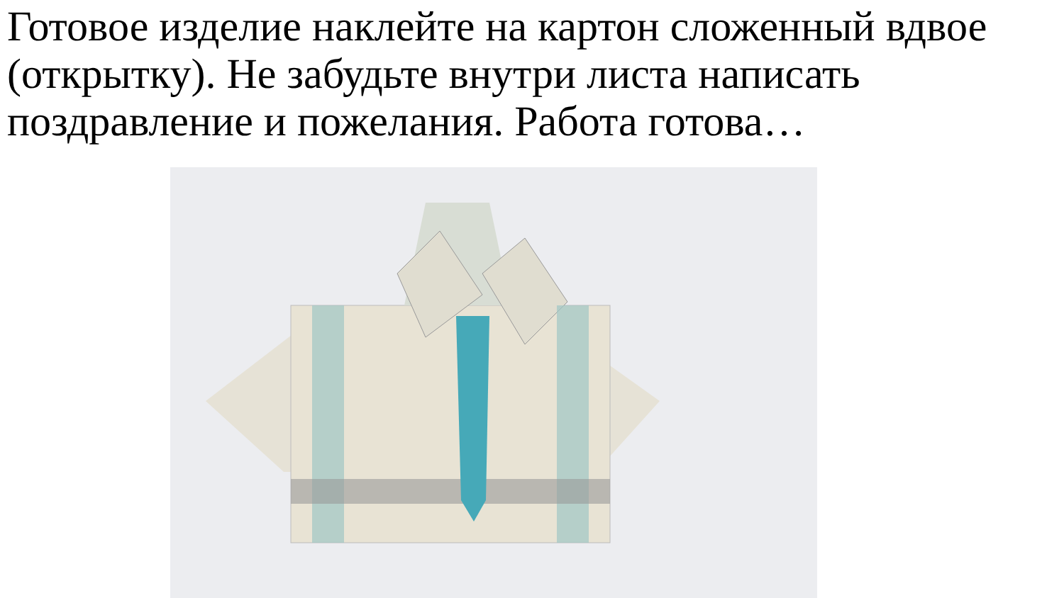Готовое изделие наклейте на картон сложенный вдвое (открытку). Не забудьте внутри листа написать поздравление и пожелания. Работа готова…